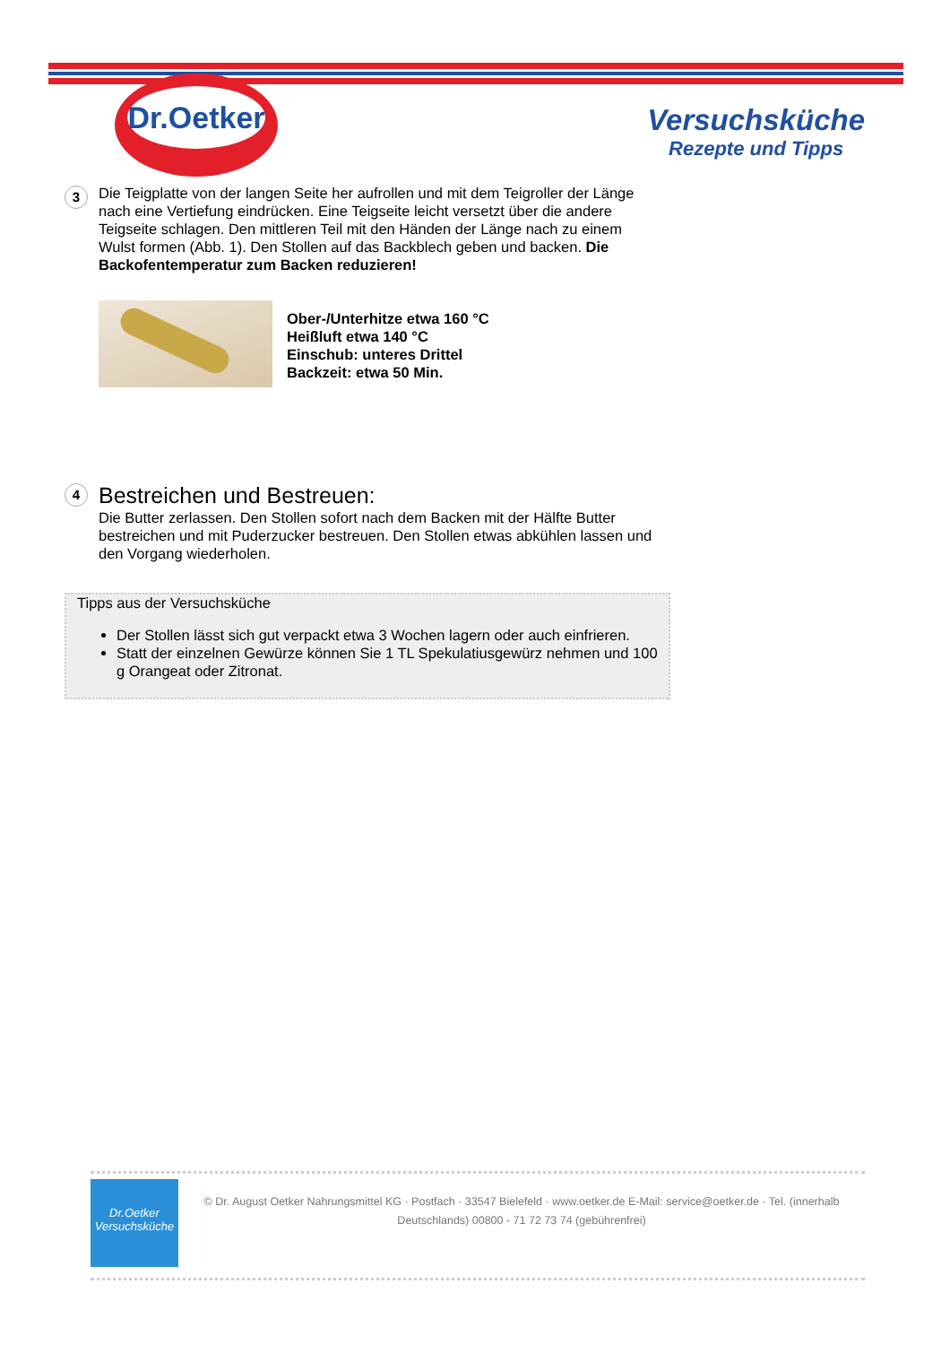Dr.Oetker
Versuchsküche
Rezepte und Tipps
3 Die Teigplatte von der langen Seite her aufrollen und mit dem Teigroller der Länge nach eine Vertiefung eindrücken. Eine Teigseite leicht versetzt über die andere Teigseite schlagen. Den mittleren Teil mit den Händen der Länge nach zu einem Wulst formen (Abb. 1). Den Stollen auf das Backblech geben und backen. Die Backofentemperatur zum Backen reduzieren!
Ober-/Unterhitze etwa 160 °C
Heißluft etwa 140 °C
Einschub: unteres Drittel
Backzeit: etwa 50 Min.
4
Bestreichen und Bestreuen:
Die Butter zerlassen. Den Stollen sofort nach dem Backen mit der Hälfte Butter bestreichen und mit Puderzucker bestreuen. Den Stollen etwas abkühlen lassen und den Vorgang wiederholen.
Tipps aus der Versuchsküche
Der Stollen lässt sich gut verpackt etwa 3 Wochen lagern oder auch einfrieren.
Statt der einzelnen Gewürze können Sie 1 TL Spekulatiusgewürz nehmen und 100 g Orangeat oder Zitronat.
Dr.Oetker
Versuchsküche
© Dr. August Oetker Nahrungsmittel KG · Postfach · 33547 Bielefeld · www.oetker.de E-Mail: service@oetker.de · Tel. (innerhalb Deutschlands) 00800 - 71 72 73 74 (gebührenfrei)